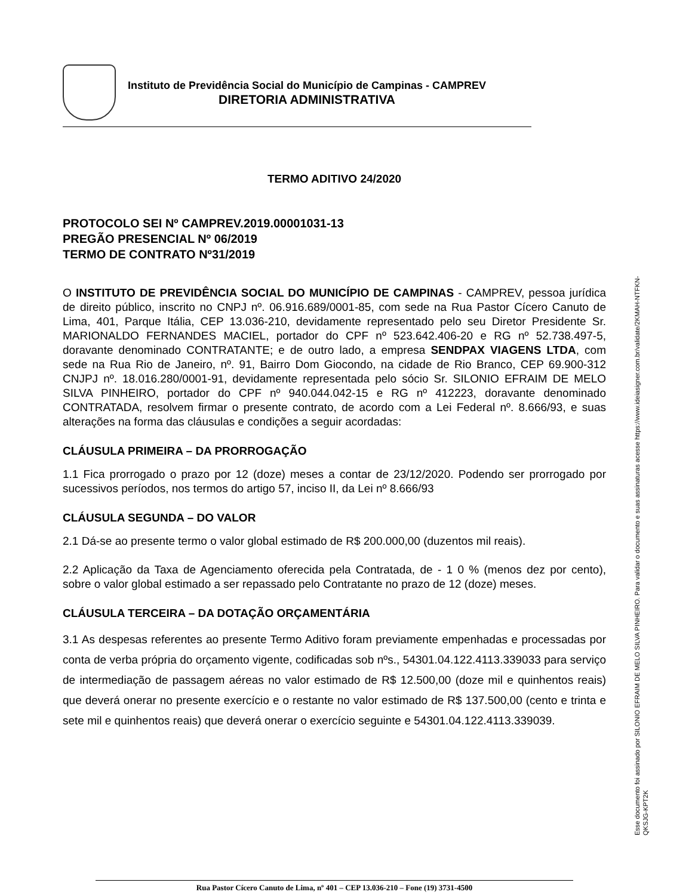Instituto de Previdência Social do Município de Campinas - CAMPREV
DIRETORIA ADMINISTRATIVA
TERMO ADITIVO 24/2020
PROTOCOLO SEI Nº CAMPREV.2019.00001031-13
PREGÃO PRESENCIAL Nº 06/2019
TERMO DE CONTRATO Nº31/2019
O INSTITUTO DE PREVIDÊNCIA SOCIAL DO MUNICÍPIO DE CAMPINAS - CAMPREV, pessoa jurídica de direito público, inscrito no CNPJ nº. 06.916.689/0001-85, com sede na Rua Pastor Cícero Canuto de Lima, 401, Parque Itália, CEP 13.036-210, devidamente representado pelo seu Diretor Presidente Sr. MARIONALDO FERNANDES MACIEL, portador do CPF nº 523.642.406-20 e RG nº 52.738.497-5, doravante denominado CONTRATANTE; e de outro lado, a empresa SENDPAX VIAGENS LTDA, com sede na Rua Rio de Janeiro, nº. 91, Bairro Dom Giocondo, na cidade de Rio Branco, CEP 69.900-312 CNJPJ nº. 18.016.280/0001-91, devidamente representada pelo sócio Sr. SILONIO EFRAIM DE MELO SILVA PINHEIRO, portador do CPF nº 940.044.042-15 e RG nº 412223, doravante denominado CONTRATADA, resolvem firmar o presente contrato, de acordo com a Lei Federal nº. 8.666/93, e suas alterações na forma das cláusulas e condições a seguir acordadas:
CLÁUSULA PRIMEIRA – DA PRORROGAÇÃO
1.1 Fica prorrogado o prazo por 12 (doze) meses a contar de 23/12/2020. Podendo ser prorrogado por sucessivos períodos, nos termos do artigo 57, inciso II, da Lei nº 8.666/93
CLÁUSULA SEGUNDA – DO VALOR
2.1 Dá-se ao presente termo o valor global estimado de R$ 200.000,00 (duzentos mil reais).
2.2 Aplicação da Taxa de Agenciamento oferecida pela Contratada, de - 1 0 % (menos dez por cento), sobre o valor global estimado a ser repassado pelo Contratante no prazo de 12 (doze) meses.
CLÁUSULA TERCEIRA – DA DOTAÇÃO ORÇAMENTÁRIA
3.1 As despesas referentes ao presente Termo Aditivo foram previamente empenhadas e processadas por conta de verba própria do orçamento vigente, codificadas sob nºs., 54301.04.122.4113.339033 para serviço de intermediação de passagem aéreas no valor estimado de R$ 12.500,00 (doze mil e quinhentos reais) que deverá onerar no presente exercício e o restante no valor estimado de R$ 137.500,00 (cento e trinta e sete mil e quinhentos reais) que deverá onerar o exercício seguinte e 54301.04.122.4113.339039.
Esse documento foi assinado por SILONIO EFRAIM DE MELO SILVA PINHEIRO. Para validar o documento e suas assinaturas acesse https://www.ideiasigner.com.br/validate/2KMAH-NTFKN-
QKSJG-KPT2K
Rua Pastor Cícero Canuto de Lima, nº 401 – CEP 13.036-210 – Fone (19) 3731-4500